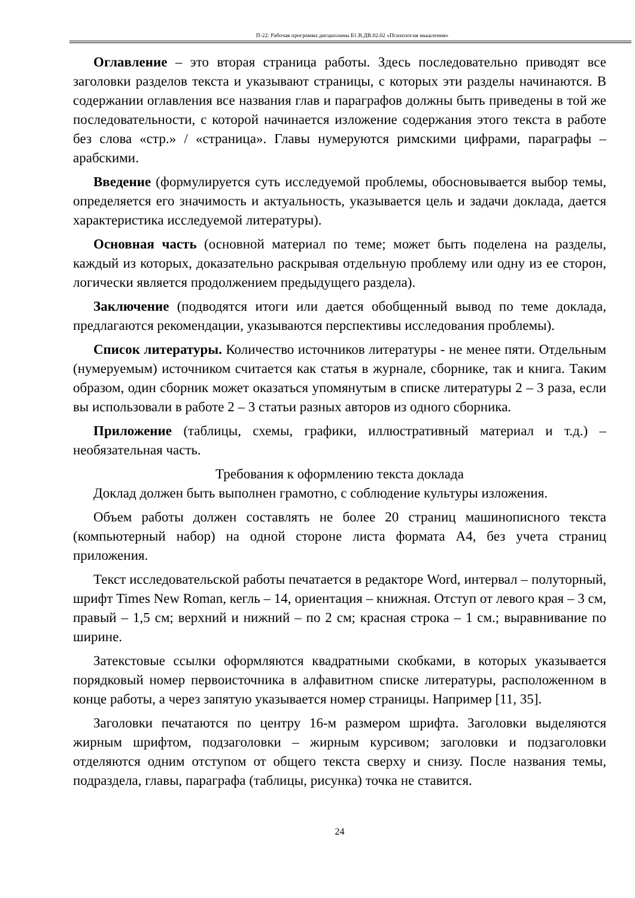П-22: Рабочая программа дисциплины Б1.В.ДВ.02.02 «Психология мышления»
Оглавление – это вторая страница работы. Здесь последовательно приводят все заголовки разделов текста и указывают страницы, с которых эти разделы начинаются. В содержании оглавления все названия глав и параграфов должны быть приведены в той же последовательности, с которой начинается изложение содержания этого текста в работе без слова «стр.» / «страница». Главы нумеруются римскими цифрами, параграфы – арабскими.
Введение (формулируется суть исследуемой проблемы, обосновывается выбор темы, определяется его значимость и актуальность, указывается цель и задачи доклада, дается характеристика исследуемой литературы).
Основная часть (основной материал по теме; может быть поделена на разделы, каждый из которых, доказательно раскрывая отдельную проблему или одну из ее сторон, логически является продолжением предыдущего раздела).
Заключение (подводятся итоги или дается обобщенный вывод по теме доклада, предлагаются рекомендации, указываются перспективы исследования проблемы).
Список литературы. Количество источников литературы - не менее пяти. Отдельным (нумеруемым) источником считается как статья в журнале, сборнике, так и книга. Таким образом, один сборник может оказаться упомянутым в списке литературы 2 – 3 раза, если вы использовали в работе 2 – 3 статьи разных авторов из одного сборника.
Приложение (таблицы, схемы, графики, иллюстративный материал и т.д.) – необязательная часть.
Требования к оформлению текста доклада
Доклад должен быть выполнен грамотно, с соблюдение культуры изложения.
Объем работы должен составлять не более 20 страниц машинописного текста (компьютерный набор) на одной стороне листа формата А4, без учета страниц приложения.
Текст исследовательской работы печатается в редакторе Word, интервал – полуторный, шрифт Times New Roman, кегль – 14, ориентация – книжная. Отступ от левого края – 3 см, правый – 1,5 см; верхний и нижний – по 2 см; красная строка – 1 см.; выравнивание по ширине.
Затекстовые ссылки оформляются квадратными скобками, в которых указывается порядковый номер первоисточника в алфавитном списке литературы, расположенном в конце работы, а через запятую указывается номер страницы. Например [11, 35].
Заголовки печатаются по центру 16-м размером шрифта. Заголовки выделяются жирным шрифтом, подзаголовки – жирным курсивом; заголовки и подзаголовки отделяются одним отступом от общего текста сверху и снизу. После названия темы, подраздела, главы, параграфа (таблицы, рисунка) точка не ставится.
24